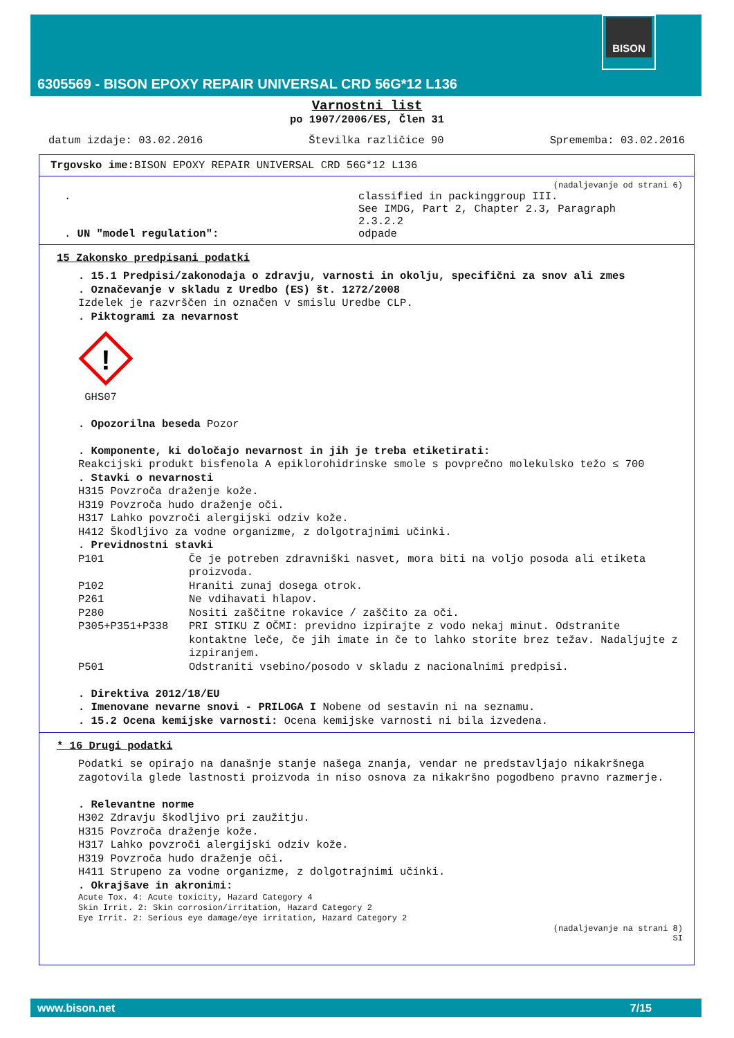BISON
6305569 - BISON EPOXY REPAIR UNIVERSAL CRD 56G*12 L136
Varnostni list
po 1907/2006/ES, Člen 31
datum izdaje: 03.02.2016 Številka različice 90 Sprememba: 03.02.2016
Trgovsko ime: BISON EPOXY REPAIR UNIVERSAL CRD 56G*12 L136
(nadaljevanje od strani 6)
.
. UN "model regulation":
classified in packinggroup III.
See IMDG, Part 2, Chapter 2.3, Paragraph
2.3.2.2
odpade
15 Zakonsko predpisani podatki
. 15.1 Predpisi/zakonodaja o zdravju, varnosti in okolju, specifični za snov ali zmes
. Označevanje v skladu z Uredbo (ES) št. 1272/2008
Izdelek je razvrščen in označen v smislu Uredbe CLP.
. Piktogrami za nevarnost
!
GHS07
. Opozorilna beseda Pozor
. Komponente, ki določajo nevarnost in jih je treba etiketirati:
Reakcijski produkt bisfenola A epiklorohidrinske smole s povprečno molekulsko težo ≤ 700
. Stavki o nevarnosti
H315 Povzroča draženje kože.
H319 Povzroča hudo draženje oči.
H317 Lahko povzroči alergijski odziv kože.
H412 Škodljivo za vodne organizme, z dolgotrajnimi učinki.
. Previdnostni stavki
P101 Če je potreben zdravniški nasvet, mora biti na voljo posoda ali etiketa proizvoda.
P102 Hraniti zunaj dosega otrok.
P261 Ne vdihavati hlapov.
P280 Nositi zaščitne rokavice / zaščito za oči.
P305+P351+P338 PRI STIKU Z OČMI: previdno izpirajte z vodo nekaj minut. Odstranite kontaktne leče, če jih imate in če to lahko storite brez težav. Nadaljujte z izpiranjem.
P501 Odstraniti vsebino/posodo v skladu z nacionalnimi predpisi.
. Direktiva 2012/18/EU
. Imenovane nevarne snovi - PRILOGA I Nobene od sestavin ni na seznamu.
. 15.2 Ocena kemijske varnosti: Ocena kemijske varnosti ni bila izvedena.
* 16 Drugi podatki
Podatki se opirajo na današnje stanje našega znanja, vendar ne predstavljajo nikakršnega zagotovila glede lastnosti proizvoda in niso osnova za nikakršno pogodbeno pravno razmerje.
. Relevantne norme
H302 Zdravju škodljivo pri zaužitju.
H315 Povzroča draženje kože.
H317 Lahko povzroči alergijski odziv kože.
H319 Povzroča hudo draženje oči.
H411 Strupeno za vodne organizme, z dolgotrajnimi učinki.
. Okrajšave in akronimi:
Acute Tox. 4: Acute toxicity, Hazard Category 4
Skin Irrit. 2: Skin corrosion/irritation, Hazard Category 2
Eye Irrit. 2: Serious eye damage/eye irritation, Hazard Category 2
(nadaljevanje na strani 8)
SI
www.bison.net 7/15